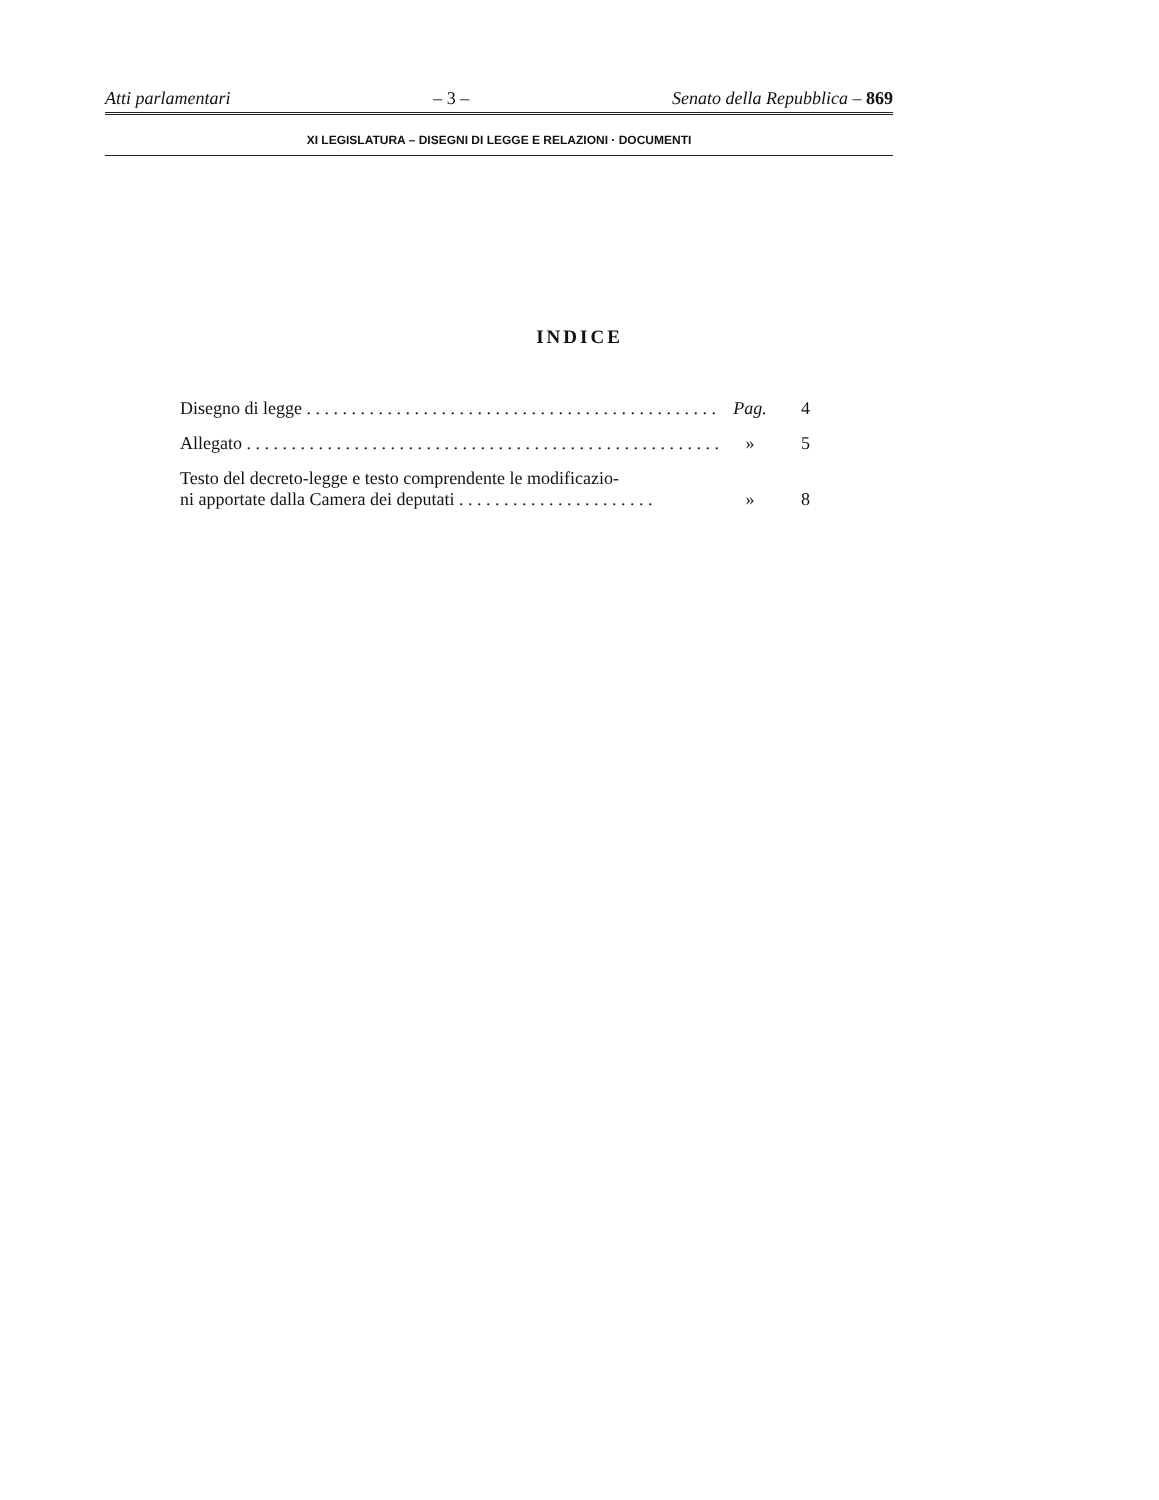Atti parlamentari – 3 – Senato della Repubblica – 869
XI LEGISLATURA – DISEGNI DI LEGGE E RELAZIONI · DOCUMENTI
INDICE
Disegno di legge . . . . . . . . . . . . . . . . . . . . . . . . . . . . . . . . . . . . . . . . . . . . . . .
Pag.
4
Allegato . . . . . . . . . . . . . . . . . . . . . . . . . . . . . . . . . . . . . . . . . . . . . . . . . . . . .
»
5
Testo del decreto-legge e testo comprendente le modificazio-
ni apportate dalla Camera dei deputati . . . . . . . . . . . . . . . . . . . . . .
»
8